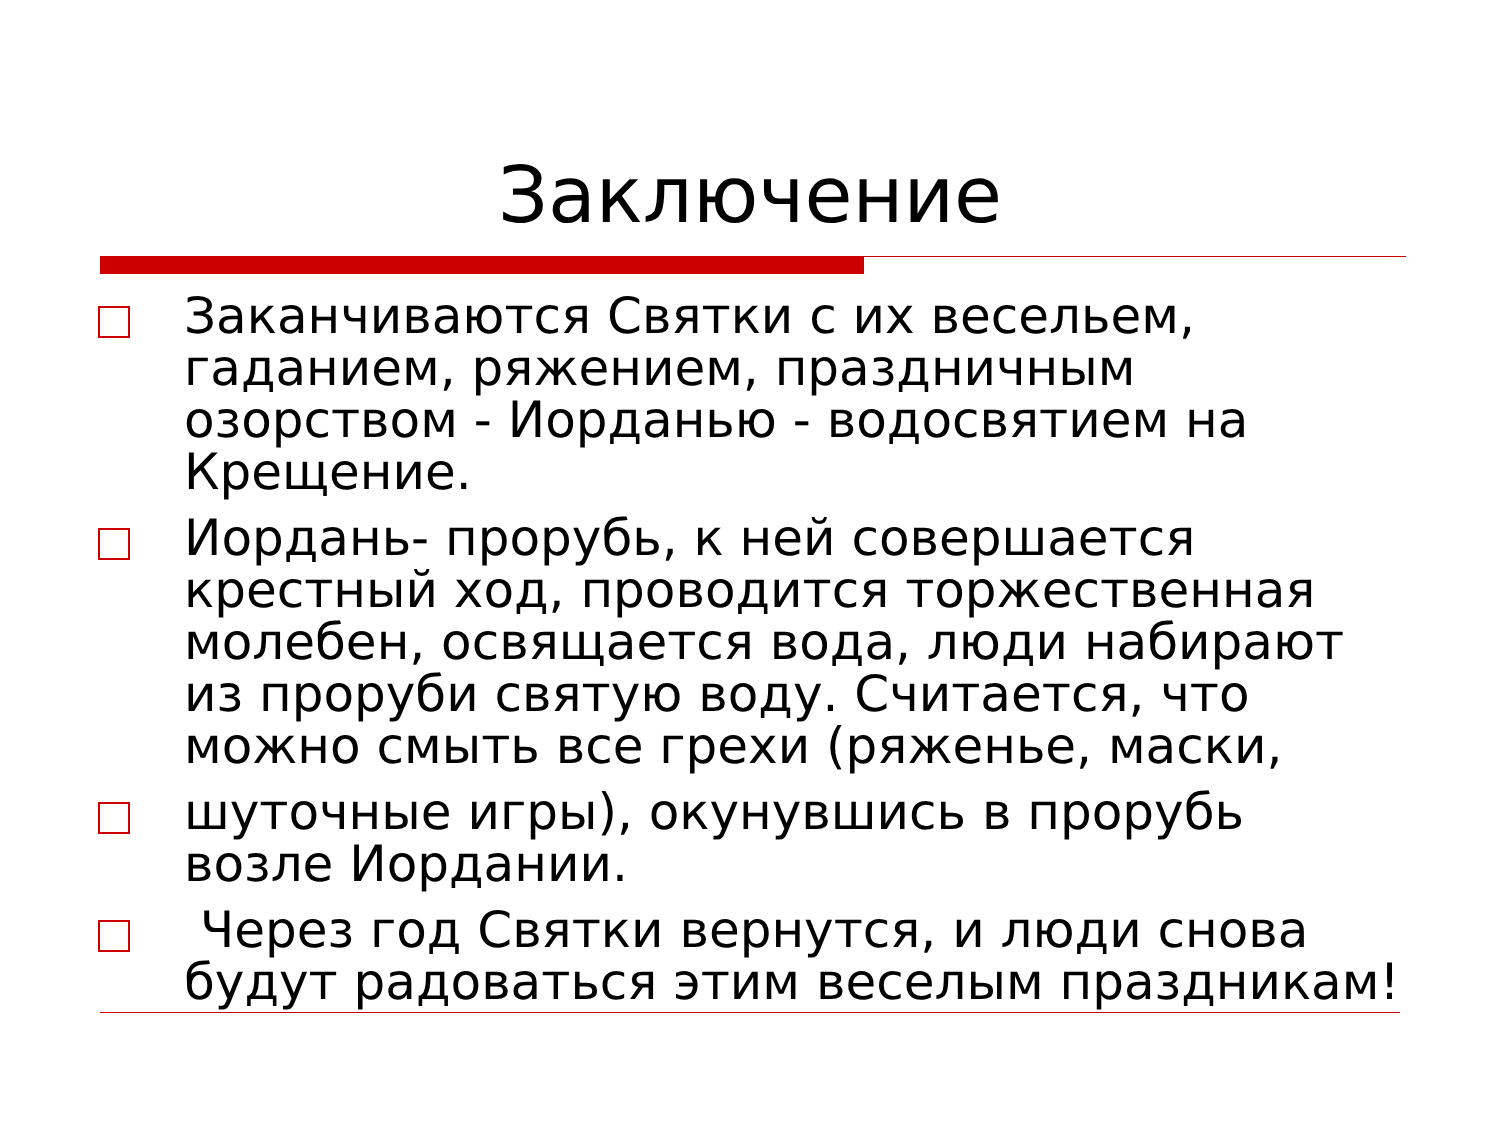Заключение
Заканчиваются Святки с их весельем, гаданием, ряжением, праздничным озорством - Иорданью - водосвятием на Крещение.
Иордань- прорубь, к ней совершается крестный ход, проводится торжественная молебен, освящается вода, люди набирают из проруби святую воду. Считается, что можно смыть все грехи (ряженье, маски,
шуточные игры), окунувшись в прорубь возле Иордании.
Через год Святки вернутся, и люди снова будут радоваться этим веселым праздникам!